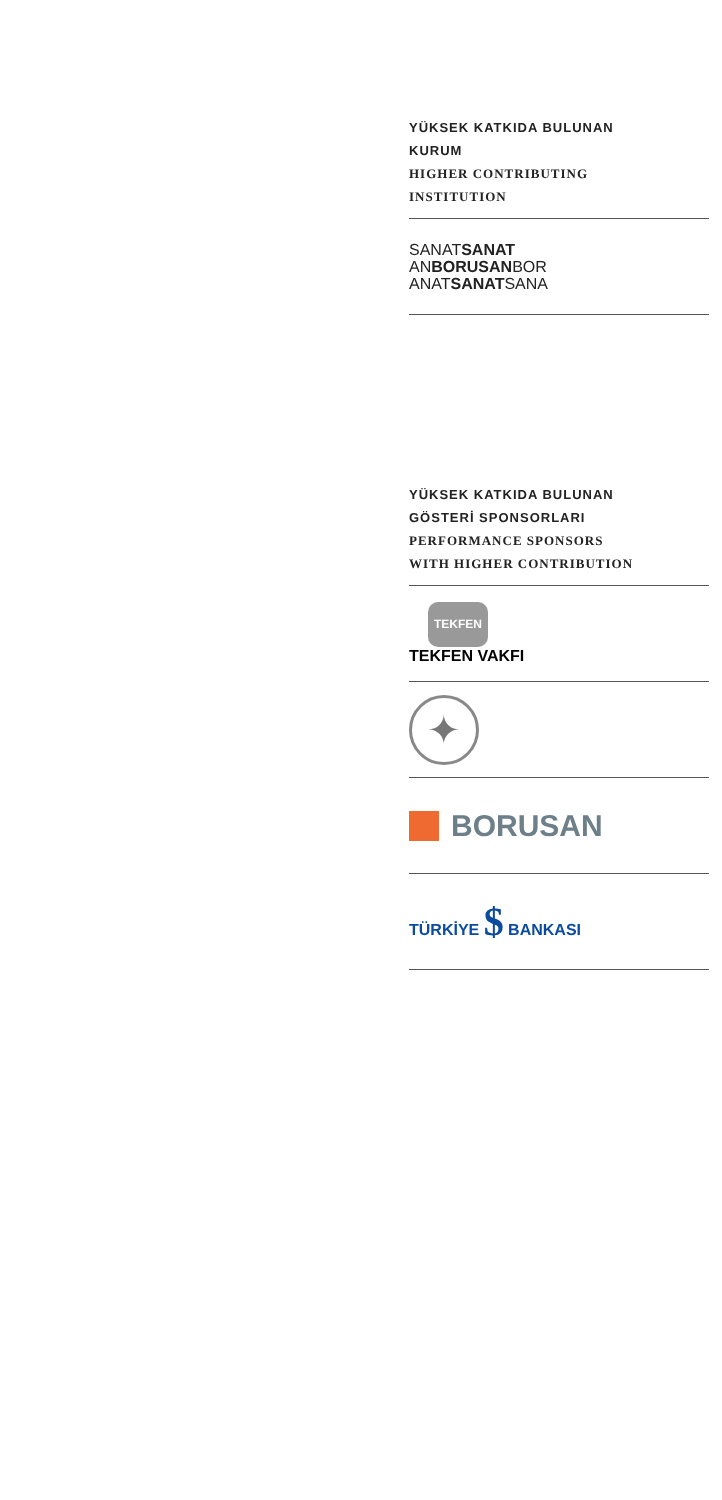YÜKSEK KATKIDA BULUNAN
KURUM
HIGHER CONTRIBUTING
INSTITUTION
SANATSANAT
ANBORUSANBOR
ANATSANATSANA
YÜKSEK KATKIDA BULUNAN
GÖSTERİ SPONSORLARI
PERFORMANCE SPONSORS
WITH HIGHER CONTRIBUTION
TEKFEN
TEKFEN VAKFI
✦
BORUSAN
TÜRKİYE $ BANKASI